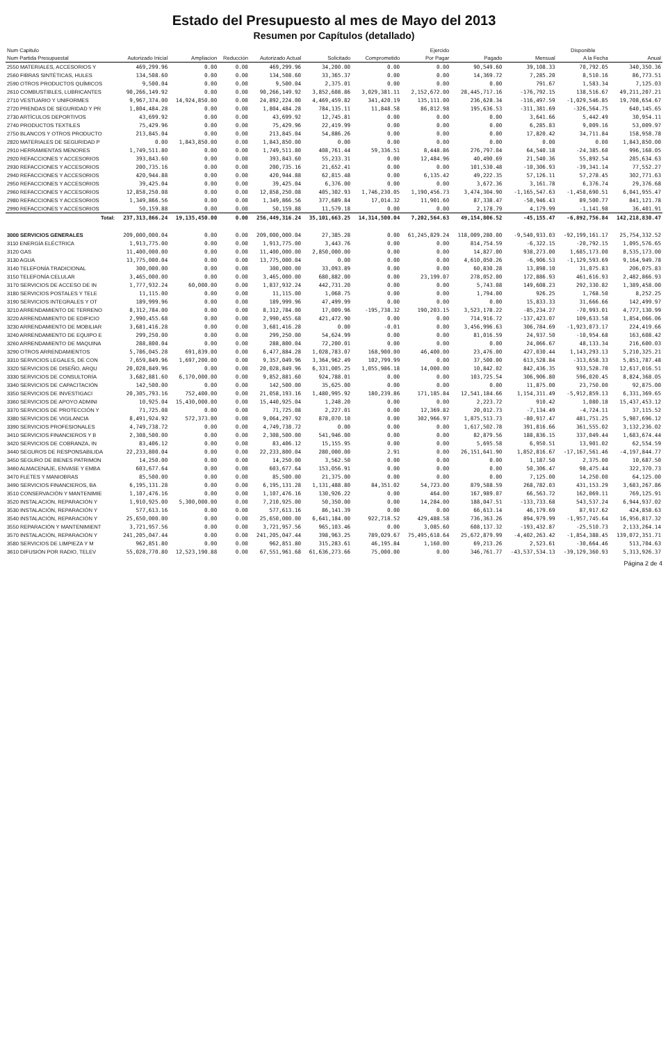Estado del Presupuesto al mes de Mayo del 2013
Resumen por Capítulos (detallado)
| Num Capitulo | | | | | | | Ejercido | | Disponible | | |
| --- | --- | --- | --- | --- | --- | --- | --- | --- | --- | --- | --- |
| Num Partida Presupuestal | Autorizado Inicial | Ampliacion | Reducción | Autorizado Actual | Solicitado | Comprometido | Por Pagar | Pagado | Mensual | A la Fecha | Anual |
| 2550 MATERIALES, ACCESORIOS Y | 469,299.96 | 0.00 | 0.00 | 469,299.96 | 34,200.00 | 0.00 | 0.00 | 90,549.60 | 39,108.33 | 70,792.05 | 340,350.36 |
| 2560 FIBRAS SINTÉTICAS, HULES | 134,508.60 | 0.00 | 0.00 | 134,508.60 | 33,365.37 | 0.00 | 0.00 | 14,369.72 | 7,285.20 | 8,510.16 | 86,773.51 |
| 2590 OTROS PRODUCTOS QUÍMICOS | 9,500.04 | 0.00 | 0.00 | 9,500.04 | 2,375.01 | 0.00 | 0.00 | 0.00 | 791.67 | 1,583.34 | 7,125.03 |
| 2610 COMBUSTIBLES, LUBRICANTES | 90,266,149.92 | 0.00 | 0.00 | 90,266,149.92 | 3,852,608.86 | 3,029,381.11 | 2,152,672.00 | 28,445,717.16 | -176,792.15 | 138,516.67 | 49,211,207.21 |
| 2710 VESTUARIO Y UNIFORMES | 9,967,374.00 | 14,924,850.00 | 0.00 | 24,892,224.00 | 4,469,459.82 | 341,420.19 | 135,111.00 | 236,628.34 | -116,497.59 | -1,029,546.85 | 19,708,654.67 |
| 2720 PRENDAS DE SEGURIDAD Y PR | 1,804,484.28 | 0.00 | 0.00 | 1,804,484.28 | 784,135.11 | 11,848.58 | 86,812.98 | 195,636.53 | -311,381.69 | -326,564.75 | 640,145.65 |
| 2730 ARTÍCULOS DEPORTIVOS | 43,699.92 | 0.00 | 0.00 | 43,699.92 | 12,745.81 | 0.00 | 0.00 | 0.00 | 3,641.66 | 5,442.49 | 30,954.11 |
| 2740 PRODUCTOS TEXTILES | 75,429.96 | 0.00 | 0.00 | 75,429.96 | 22,419.99 | 0.00 | 0.00 | 0.00 | 6,285.83 | 9,009.16 | 53,009.97 |
| 2750 BLANCOS Y OTROS PRODUCTO | 213,845.04 | 0.00 | 0.00 | 213,845.04 | 54,886.26 | 0.00 | 0.00 | 0.00 | 17,820.42 | 34,711.84 | 158,958.78 |
| 2820 MATERIALES DE SEGURIDAD P | 0.00 | 1,843,850.00 | 0.00 | 1,843,850.00 | 0.00 | 0.00 | 0.00 | 0.00 | 0.00 | 0.00 | 1,843,850.00 |
| 2910 HERRAMIENTAS MENORES | 1,749,511.80 | 0.00 | 0.00 | 1,749,511.80 | 408,761.44 | 59,336.51 | 8,448.86 | 276,797.04 | 64,540.18 | -24,385.60 | 996,168.05 |
| 2920 REFACCIONES Y ACCESORIOS | 393,843.60 | 0.00 | 0.00 | 393,843.60 | 55,233.31 | 0.00 | 12,484.96 | 40,490.69 | 21,540.36 | 55,892.54 | 285,634.63 |
| 2930 REFACCIONES Y ACCESORIOS | 200,735.16 | 0.00 | 0.00 | 200,735.16 | 21,652.41 | 0.00 | 0.00 | 101,530.48 | -10,306.93 | -39,341.14 | 77,552.27 |
| 2940 REFACCIONES Y ACCESORIOS | 420,944.88 | 0.00 | 0.00 | 420,944.88 | 62,815.48 | 0.00 | 6,135.42 | 49,222.35 | 57,126.11 | 57,278.45 | 302,771.63 |
| 2950 REFACCIONES Y ACCESORIOS | 39,425.04 | 0.00 | 0.00 | 39,425.04 | 6,376.00 | 0.00 | 0.00 | 3,672.36 | 3,161.78 | 6,376.74 | 29,376.68 |
| 2960 REFACCIONES Y ACCESORIOS | 12,858,250.08 | 0.00 | 0.00 | 12,858,250.08 | 405,302.93 | 1,746,230.05 | 1,190,456.73 | 3,474,304.90 | -1,165,547.63 | -1,458,690.51 | 6,041,955.47 |
| 2980 REFACCIONES Y ACCESORIOS | 1,349,866.56 | 0.00 | 0.00 | 1,349,866.56 | 377,689.84 | 17,014.32 | 11,901.60 | 87,338.47 | -58,946.43 | 89,500.77 | 841,121.78 |
| 2990 REFACCIONES Y ACCESORIOS | 50,159.88 | 0.00 | 0.00 | 50,159.88 | 11,579.18 | 0.00 | 0.00 | 2,178.79 | 4,179.99 | -1,141.98 | 36,401.91 |
| Total: | 237,313,866.24 | 19,135,450.00 | 0.00 | 256,449,316.24 | 35,101,663.25 | 14,314,500.04 | 7,202,564.63 | 49,154,806.52 | -45,155.47 | -6,892,756.84 | 142,218,830.47 |
| 3000 SERVICIOS GENERALES | 209,000,000.04 | 0.00 | 0.00 | 209,000,000.04 | 27,385.28 | 0.00 | 61,245,829.24 | 118,009,280.00 | -9,540,933.03 | -92,199,161.17 | 25,754,332.52 |
| 3110 ENERGÍA ELÉCTRICA | 1,913,775.00 | 0.00 | 0.00 | 1,913,775.00 | 3,443.76 | 0.00 | 0.00 | 814,754.59 | -6,322.15 | -20,792.15 | 1,095,576.65 |
| 3120 GAS | 11,400,000.00 | 0.00 | 0.00 | 11,400,000.00 | 2,850,000.00 | 0.00 | 0.00 | 14,827.00 | 938,273.00 | 1,685,173.00 | 8,535,173.00 |
| 3130 AGUA | 13,775,000.04 | 0.00 | 0.00 | 13,775,000.04 | 0.00 | 0.00 | 0.00 | 4,610,050.26 | -6,906.53 | -1,129,593.69 | 9,164,949.78 |
| 3140 TELEFONÍA TRADICIONAL | 300,000.00 | 0.00 | 0.00 | 300,000.00 | 33,093.89 | 0.00 | 0.00 | 60,830.28 | 13,898.10 | 31,075.83 | 206,075.83 |
| 3150 TELEFONÍA CELULAR | 3,465,000.00 | 0.00 | 0.00 | 3,465,000.00 | 680,882.00 | 0.00 | 23,199.07 | 278,052.00 | 172,886.93 | 461,616.93 | 2,482,866.93 |
| 3170 SERVICIOS DE ACCESO DE IN | 1,777,932.24 | 60,000.00 | 0.00 | 1,837,932.24 | 442,731.20 | 0.00 | 0.00 | 5,743.08 | 149,608.23 | 292,330.82 | 1,389,458.00 |
| 3180 SERVICIOS POSTALES Y TELE | 11,115.00 | 0.00 | 0.00 | 11,115.00 | 1,068.75 | 0.00 | 0.00 | 1,794.00 | 926.25 | 1,768.50 | 8,252.25 |
| 3190 SERVICIOS INTEGRALES Y OT | 189,999.96 | 0.00 | 0.00 | 189,999.96 | 47,499.99 | 0.00 | 0.00 | 0.00 | 15,833.33 | 31,666.66 | 142,499.97 |
| 3210 ARRENDAMIENTO DE TERRENO | 8,312,784.00 | 0.00 | 0.00 | 8,312,784.00 | 17,009.96 | -195,738.32 | 190,203.15 | 3,523,178.22 | -85,234.27 | -70,993.01 | 4,777,130.99 |
| 3220 ARRENDAMIENTO DE EDIFICIO | 2,990,455.68 | 0.00 | 0.00 | 2,990,455.68 | 421,472.90 | 0.00 | 0.00 | 714,916.72 | -137,423.07 | 109,633.58 | 1,854,066.06 |
| 3230 ARRENDAMIENTO DE MOBILIAR | 3,681,416.28 | 0.00 | 0.00 | 3,681,416.28 | 0.00 | -0.01 | 0.00 | 3,456,996.63 | 306,784.69 | -1,923,073.17 | 224,419.66 |
| 3240 ARRENDAMIENTO DE EQUIPO E | 299,250.00 | 0.00 | 0.00 | 299,250.00 | 54,624.99 | 0.00 | 0.00 | 81,016.59 | 24,937.50 | -10,954.68 | 163,608.42 |
| 3260 ARRENDAMIENTO DE MAQUINA | 288,800.04 | 0.00 | 0.00 | 288,800.04 | 72,200.01 | 0.00 | 0.00 | 0.00 | 24,066.67 | 48,133.34 | 216,600.03 |
| 3290 OTROS ARRENDAMIENTOS | 5,786,045.28 | 691,839.00 | 0.00 | 6,477,884.28 | 1,028,783.07 | 168,900.00 | 46,400.00 | 23,476.00 | 427,030.44 | 1,143,293.13 | 5,210,325.21 |
| 3310 SERVICIOS LEGALES, DE CON | 7,659,849.96 | 1,697,200.00 | 0.00 | 9,357,049.96 | 3,364,962.49 | 102,799.99 | 0.00 | 37,500.00 | 613,528.84 | -313,658.33 | 5,851,787.48 |
| 3320 SERVICIOS DE DISEÑO, ARQU | 20,028,849.96 | 0.00 | 0.00 | 20,028,849.96 | 6,331,005.25 | 1,055,986.18 | 14,000.00 | 10,842.02 | 842,436.35 | 933,528.70 | 12,617,016.51 |
| 3330 SERVICIOS DE CONSULTORÍA | 3,682,881.60 | 6,170,000.00 | 0.00 | 9,852,881.60 | 924,788.01 | 0.00 | 0.00 | 103,725.54 | 306,906.80 | 596,020.45 | 8,824,368.05 |
| 3340 SERVICIOS DE CAPACITACIÓN | 142,500.00 | 0.00 | 0.00 | 142,500.00 | 35,625.00 | 0.00 | 0.00 | 0.00 | 11,875.00 | 23,750.00 | 92,875.00 |
| 3350 SERVICIOS DE INVESTIGACI | 20,305,793.16 | 752,400.00 | 0.00 | 21,058,193.16 | 1,480,995.92 | 180,239.86 | 171,185.84 | 12,541,184.66 | 1,154,311.49 | -5,912,859.13 | 6,331,369.65 |
| 3360 SERVICIOS DE APOYO ADMINI | 10,925.04 | 15,430,000.00 | 0.00 | 15,440,925.04 | 1,248.20 | 0.00 | 0.00 | 2,223.72 | 910.42 | 1,080.18 | 15,437,453.12 |
| 3370 SERVICIOS DE PROTECCIÓN Y | 71,725.08 | 0.00 | 0.00 | 71,725.08 | 2,227.01 | 0.00 | 12,369.82 | 20,012.73 | -7,134.49 | -4,724.11 | 37,115.52 |
| 3380 SERVICIOS DE VIGILANCIA | 8,491,924.92 | 572,373.00 | 0.00 | 9,064,297.92 | 878,070.10 | 0.00 | 302,966.97 | 1,875,513.73 | -80,917.47 | 481,751.25 | 5,987,696.12 |
| 3390 SERVICIOS PROFESIONALES | 4,749,738.72 | 0.00 | 0.00 | 4,749,738.72 | 0.00 | 0.00 | 0.00 | 1,617,502.78 | 391,816.66 | 361,555.02 | 3,132,236.02 |
| 3410 SERVICIOS FINANCIEROS Y B | 2,308,500.00 | 0.00 | 0.00 | 2,308,500.00 | 541,946.00 | 0.00 | 0.00 | 82,879.56 | 188,836.15 | 337,049.44 | 1,683,674.44 |
| 3420 SERVICIOS DE COBRANZA, IN | 83,406.12 | 0.00 | 0.00 | 83,406.12 | 15,155.95 | 0.00 | 0.00 | 5,695.58 | 6,950.51 | 13,901.02 | 62,554.59 |
| 3440 SEGUROS DE RESPONSABILIDA | 22,233,800.04 | 0.00 | 0.00 | 22,233,800.04 | 280,000.00 | 2.91 | 0.00 | 26,151,641.90 | 1,852,816.67 | -17,167,561.46 | -4,197,844.77 |
| 3450 SEGURO DE BIENES PATRIMON | 14,250.00 | 0.00 | 0.00 | 14,250.00 | 3,562.50 | 0.00 | 0.00 | 0.00 | 1,187.50 | 2,375.00 | 10,687.50 |
| 3460 ALMACENAJE, ENVASE Y EMBA | 603,677.64 | 0.00 | 0.00 | 603,677.64 | 153,056.91 | 0.00 | 0.00 | 0.00 | 50,306.47 | 98,475.44 | 322,370.73 |
| 3470 FLETES Y MANIOBRAS | 85,500.00 | 0.00 | 0.00 | 85,500.00 | 21,375.00 | 0.00 | 0.00 | 0.00 | 7,125.00 | 14,250.00 | 64,125.00 |
| 3490 SERVICIOS FINANCIEROS, BA | 6,195,131.28 | 0.00 | 0.00 | 6,195,131.28 | 1,131,488.80 | 84,351.02 | 54,723.00 | 879,588.59 | 268,782.03 | 431,153.29 | 3,683,267.86 |
| 3510 CONSERVACIÓN Y MANTENIMIE | 1,107,476.16 | 0.00 | 0.00 | 1,107,476.16 | 130,926.22 | 0.00 | 464.00 | 167,989.07 | 66,563.72 | 162,069.11 | 769,125.91 |
| 3520 INSTALACIÓN, REPARACIÓN Y | 1,910,925.00 | 5,300,000.00 | 0.00 | 7,210,925.00 | 50,350.00 | 0.00 | 14,284.00 | 188,047.51 | -133,733.68 | 543,537.24 | 6,944,937.02 |
| 3530 INSTALACIÓN, REPARACIÓN Y | 577,613.16 | 0.00 | 0.00 | 577,613.16 | 86,141.39 | 0.00 | 0.00 | 66,613.14 | 46,179.69 | 87,917.62 | 424,858.63 |
| 3540 INSTALACIÓN, REPARACIÓN Y | 25,650,000.00 | 0.00 | 0.00 | 25,650,000.00 | 6,641,184.00 | 922,718.52 | 429,488.58 | 736,363.26 | 894,979.99 | -1,957,745.64 | 16,956,817.32 |
| 3550 REPARACIÓN Y MANTENIMIENT | 3,721,957.56 | 0.00 | 0.00 | 3,721,957.56 | 965,103.46 | 0.00 | 3,085.60 | 608,137.32 | -193,432.87 | -25,510.73 | 2,133,264.14 |
| 3570 INSTALACIÓN, REPARACIÓN Y | 241,205,047.44 | 0.00 | 0.00 | 241,205,047.44 | 398,963.25 | 789,029.67 | 75,495,618.64 | 25,672,879.99 | -4,402,263.42 | -1,854,388.45 | 139,072,351.71 |
| 3580 SERVICIOS DE LIMPIEZA Y M | 962,851.80 | 0.00 | 0.00 | 962,851.80 | 315,283.61 | 46,195.84 | 1,160.00 | 69,213.26 | 2,523.61 | -30,664.46 | 513,704.63 |
| 3610 DIFUSIÓN POR RADIO, TELEV | 55,028,770.80 | 12,523,190.88 | 0.00 | 67,551,961.68 | 61,636,273.66 | 75,000.00 | 0.00 | 346,761.77 | -43,537,534.13 | -39,129,360.93 | 5,313,926.37 |
Página 2 de 4